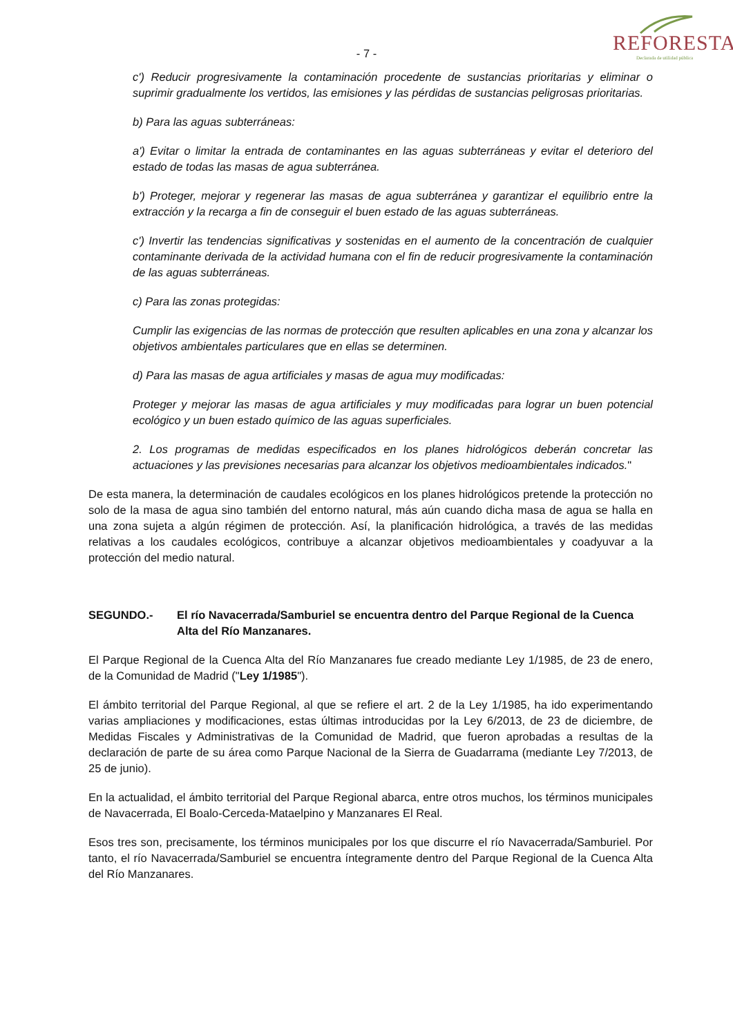- 7 -
REFORESTA
Declarada de utilidad pública
c') Reducir progresivamente la contaminación procedente de sustancias prioritarias y eliminar o suprimir gradualmente los vertidos, las emisiones y las pérdidas de sustancias peligrosas prioritarias.
b) Para las aguas subterráneas:
a') Evitar o limitar la entrada de contaminantes en las aguas subterráneas y evitar el deterioro del estado de todas las masas de agua subterránea.
b') Proteger, mejorar y regenerar las masas de agua subterránea y garantizar el equilibrio entre la extracción y la recarga a fin de conseguir el buen estado de las aguas subterráneas.
c') Invertir las tendencias significativas y sostenidas en el aumento de la concentración de cualquier contaminante derivada de la actividad humana con el fin de reducir progresivamente la contaminación de las aguas subterráneas.
c) Para las zonas protegidas:
Cumplir las exigencias de las normas de protección que resulten aplicables en una zona y alcanzar los objetivos ambientales particulares que en ellas se determinen.
d) Para las masas de agua artificiales y masas de agua muy modificadas:
Proteger y mejorar las masas de agua artificiales y muy modificadas para lograr un buen potencial ecológico y un buen estado químico de las aguas superficiales.
2. Los programas de medidas especificados en los planes hidrológicos deberán concretar las actuaciones y las previsiones necesarias para alcanzar los objetivos medioambientales indicados."
De esta manera, la determinación de caudales ecológicos en los planes hidrológicos pretende la protección no solo de la masa de agua sino también del entorno natural, más aún cuando dicha masa de agua se halla en una zona sujeta a algún régimen de protección. Así, la planificación hidrológica, a través de las medidas relativas a los caudales ecológicos, contribuye a alcanzar objetivos medioambientales y coadyuvar a la protección del medio natural.
SEGUNDO.- El río Navacerrada/Samburiel se encuentra dentro del Parque Regional de la Cuenca Alta del Río Manzanares.
El Parque Regional de la Cuenca Alta del Río Manzanares fue creado mediante Ley 1/1985, de 23 de enero, de la Comunidad de Madrid ("Ley 1/1985").
El ámbito territorial del Parque Regional, al que se refiere el art. 2 de la Ley 1/1985, ha ido experimentando varias ampliaciones y modificaciones, estas últimas introducidas por la Ley 6/2013, de 23 de diciembre, de Medidas Fiscales y Administrativas de la Comunidad de Madrid, que fueron aprobadas a resultas de la declaración de parte de su área como Parque Nacional de la Sierra de Guadarrama (mediante Ley 7/2013, de 25 de junio).
En la actualidad, el ámbito territorial del Parque Regional abarca, entre otros muchos, los términos municipales de Navacerrada, El Boalo-Cerceda-Mataelpino y Manzanares El Real.
Esos tres son, precisamente, los términos municipales por los que discurre el río Navacerrada/Samburiel. Por tanto, el río Navacerrada/Samburiel se encuentra íntegramente dentro del Parque Regional de la Cuenca Alta del Río Manzanares.